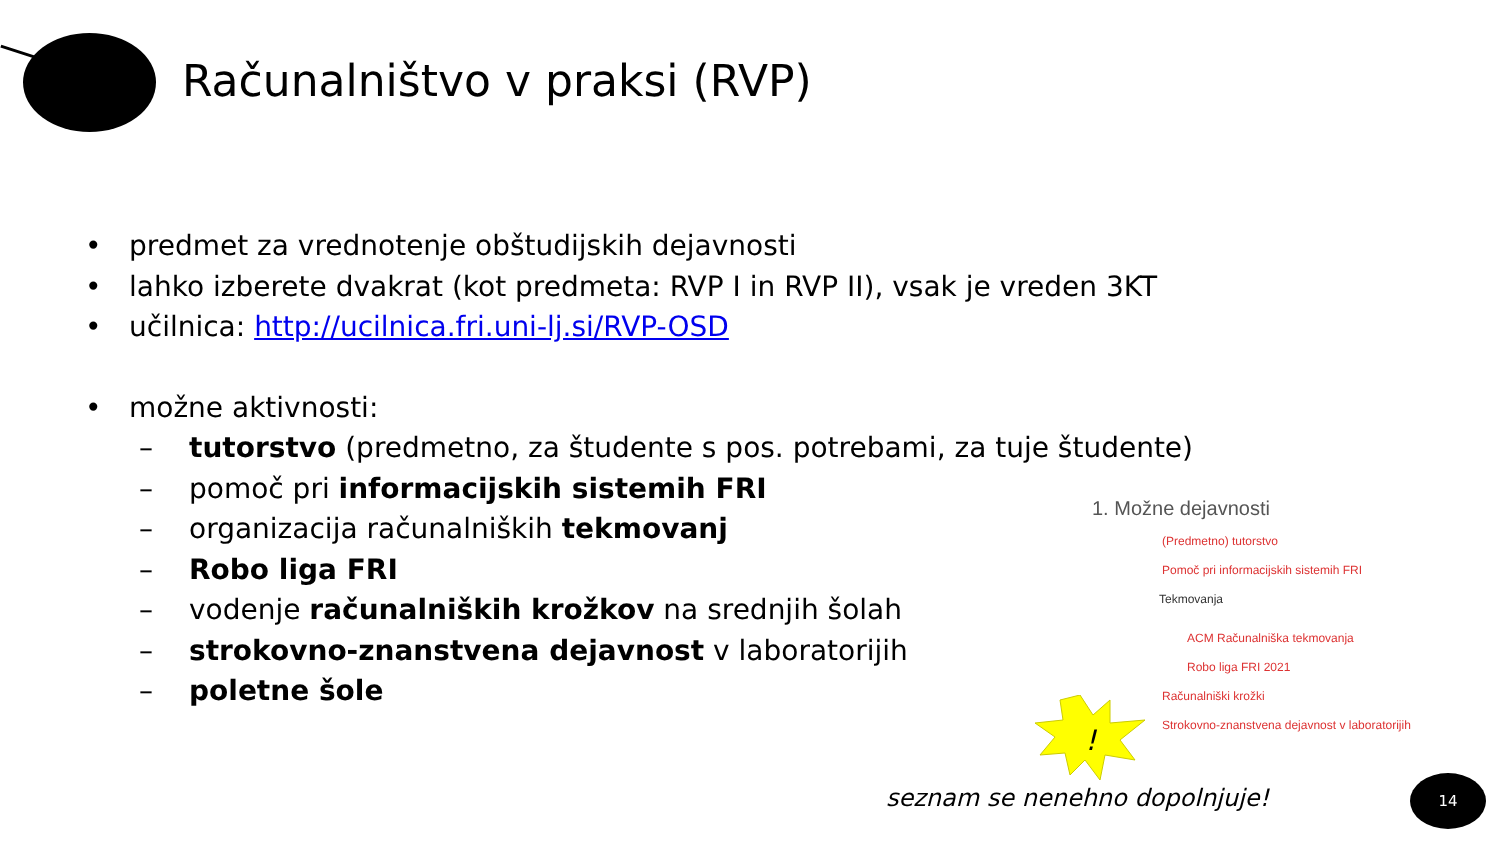Računalništvo v praksi (RVP)
• predmet za vrednotenje obštudijskih dejavnosti
• lahko izberete dvakrat (kot predmeta: RVP I in RVP II), vsak je vreden 3KT
• učilnica: http://ucilnica.fri.uni-lj.si/RVP-OSD
• možne aktivnosti:
– tutorstvo (predmetno, za študente s pos. potrebami, za tuje študente)
– pomoč pri informacijskih sistemih FRI
– organizacija računalniških tekmovanj
– Robo liga FRI
– vodenje računalniških krožkov na srednjih šolah
– strokovno-znanstvena dejavnost v laboratorijih
– poletne šole
1. Možne dejavnosti
(Predmetno) tutorstvo
Pomoč pri informacijskih sistemih FRI
Tekmovanja
ACM Računalniška tekmovanja
Robo liga FRI 2021
Računalniški krožki
Strokovno-znanstvena dejavnost v laboratorijih
!
seznam se nenehno dopolnjuje!
14